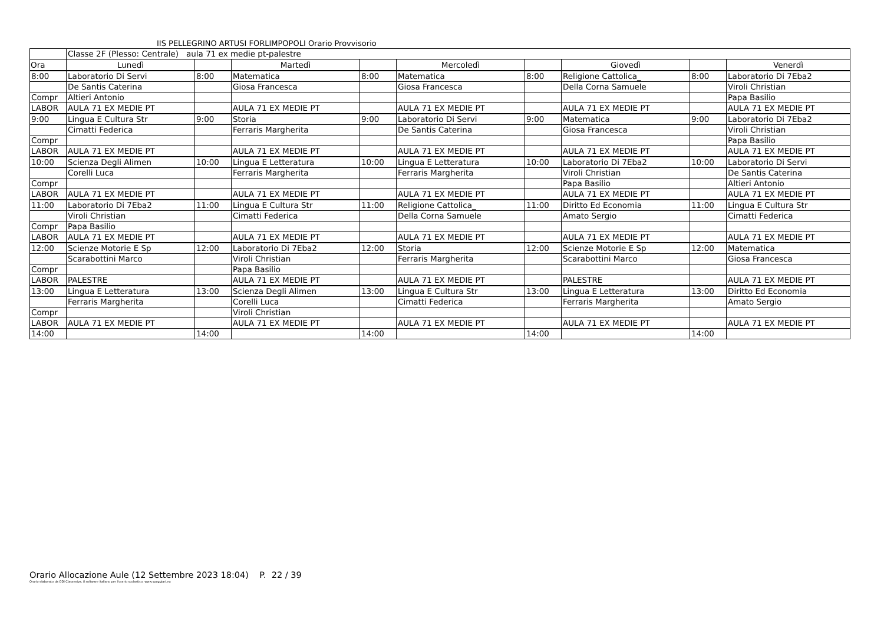IIS PELLEGRINO ARTUSI FORLIMPOPOLI Orario Provvisorio
| | Classe 2F (Plesso: Centrale) aula 71 ex medie pt-palestre | | | | | | | | |
| Ora | Lunedì | | Martedì | | Mercoledì | | Giovedì | | Venerdì |
| 8:00 | Laboratorio Di Servi | 8:00 | Matematica | 8:00 | Matematica | 8:00 | Religione Cattolica_ | 8:00 | Laboratorio Di 7Eba2 |
| | De Santis Caterina | | Giosa Francesca | | Giosa Francesca | | Della Corna Samuele | | Viroli Christian |
| Compr | Altieri Antonio | | | | | | | | Papa Basilio |
| LABOR | AULA 71 EX MEDIE PT | | AULA 71 EX MEDIE PT | | AULA 71 EX MEDIE PT | | AULA 71 EX MEDIE PT | | AULA 71 EX MEDIE PT |
| 9:00 | Lingua E Cultura Str | 9:00 | Storia | 9:00 | Laboratorio Di Servi | 9:00 | Matematica | 9:00 | Laboratorio Di 7Eba2 |
| | Cimatti Federica | | Ferraris Margherita | | De Santis Caterina | | Giosa Francesca | | Viroli Christian |
| Compr | | | | | | | | | Papa Basilio |
| LABOR | AULA 71 EX MEDIE PT | | AULA 71 EX MEDIE PT | | AULA 71 EX MEDIE PT | | AULA 71 EX MEDIE PT | | AULA 71 EX MEDIE PT |
| 10:00 | Scienza Degli Alimen | 10:00 | Lingua E Letteratura | 10:00 | Lingua E Letteratura | 10:00 | Laboratorio Di 7Eba2 | 10:00 | Laboratorio Di Servi |
| | Corelli Luca | | Ferraris Margherita | | Ferraris Margherita | | Viroli Christian | | De Santis Caterina |
| Compr | | | | | | | Papa Basilio | | Altieri Antonio |
| LABOR | AULA 71 EX MEDIE PT | | AULA 71 EX MEDIE PT | | AULA 71 EX MEDIE PT | | AULA 71 EX MEDIE PT | | AULA 71 EX MEDIE PT |
| 11:00 | Laboratorio Di 7Eba2 | 11:00 | Lingua E Cultura Str | 11:00 | Religione Cattolica_ | 11:00 | Diritto Ed Economia | 11:00 | Lingua E Cultura Str |
| | Viroli Christian | | Cimatti Federica | | Della Corna Samuele | | Amato Sergio | | Cimatti Federica |
| Compr | Papa Basilio | | | | | | | | |
| LABOR | AULA 71 EX MEDIE PT | | AULA 71 EX MEDIE PT | | AULA 71 EX MEDIE PT | | AULA 71 EX MEDIE PT | | AULA 71 EX MEDIE PT |
| 12:00 | Scienze Motorie E Sp | 12:00 | Laboratorio Di 7Eba2 | 12:00 | Storia | 12:00 | Scienze Motorie E Sp | 12:00 | Matematica |
| | Scarabottini Marco | | Viroli Christian | | Ferraris Margherita | | Scarabottini Marco | | Giosa Francesca |
| Compr | | | Papa Basilio | | | | | | |
| LABOR | PALESTRE | | AULA 71 EX MEDIE PT | | AULA 71 EX MEDIE PT | | PALESTRE | | AULA 71 EX MEDIE PT |
| 13:00 | Lingua E Letteratura | 13:00 | Scienza Degli Alimen | 13:00 | Lingua E Cultura Str | 13:00 | Lingua E Letteratura | 13:00 | Diritto Ed Economia |
| | Ferraris Margherita | | Corelli Luca | | Cimatti Federica | | Ferraris Margherita | | Amato Sergio |
| Compr | | | Viroli Christian | | | | | | |
| LABOR | AULA 71 EX MEDIE PT | | AULA 71 EX MEDIE PT | | AULA 71 EX MEDIE PT | | AULA 71 EX MEDIE PT | | AULA 71 EX MEDIE PT |
| 14:00 | | 14:00 | | 14:00 | | 14:00 | | 14:00 | |
Orario Allocazione Aule (12 Settembre 2023 18:04) P. 22 / 39
Orario elaborato da ODI Classeviva, il software italiano per l'orario scolastico. www.spaggiari.eu